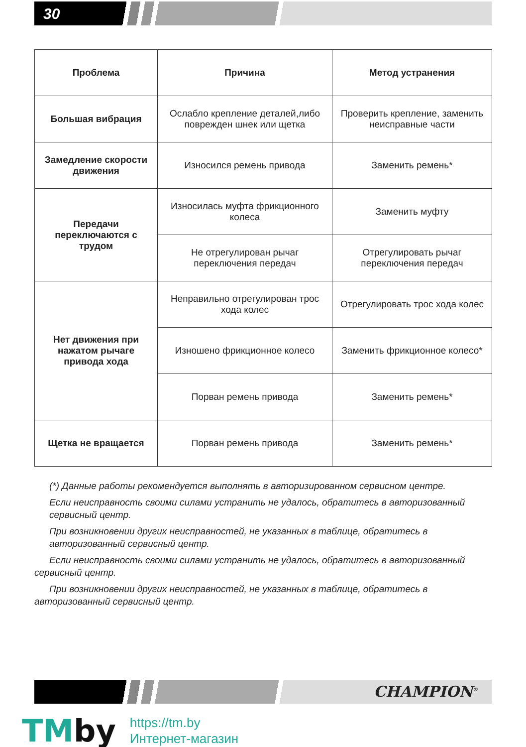30
| Проблема | Причина | Метод устранения |
| --- | --- | --- |
| Большая вибрация | Ослабло крепление деталей,либо поврежден шнек или щетка | Проверить крепление, заменить неисправные части |
| Замедление скорости движения | Износился ремень привода | Заменить ремень* |
| Передачи переключаются с трудом | Износилась муфта фрикционного колеса | Заменить муфту |
| | Не отрегулирован рычаг переключения передач | Отрегулировать рычаг переключения передач |
| Нет движения при нажатом рычаге привода хода | Неправильно отрегулирован трос хода колес | Отрегулировать трос хода колес |
| | Изношено фрикционное колесо | Заменить фрикционное колесо* |
| | Порван ремень привода | Заменить ремень* |
| Щетка не вращается | Порван ремень привода | Заменить ремень* |
(*) Данные работы рекомендуется выполнять в авторизированном сервисном центре.
Если неисправность своими силами устранить не удалось, обратитесь в авторизованный сервисный центр.
При возникновении других неисправностей, не указанных в таблице, обратитесь в авторизованный сервисный центр.
Если неисправность своими силами устранить не удалось, обратитесь в авторизованный сервисный центр.
При возникновении других неисправностей, не указанных в таблице, обратитесь в авторизованный сервисный центр.
CHAMPION<sup>®</sup>
TMby
https://tm.by
Интернет-магазин